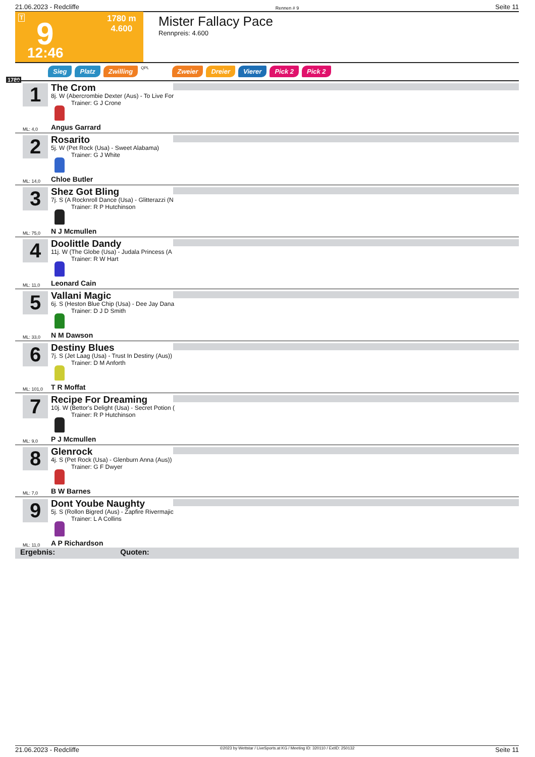21.06.2023 - Redcliffe Rennen # 9 Seite 11
T 9
12:46
1780 m
4.600
Mister Fallacy Pace
Rennpreis: 4.600
Sieg Platz Zwilling QPL Zweier Dreier Vierer Pick 2 Pick 2
1780
1 The Crom
8j. W (Abercrombie Dexter (Aus) - To Live For
Trainer: G J Crone
ML: 4,0 Angus Garrard
2 Rosarito
5j. W (Pet Rock (Usa) - Sweet Alabama)
Trainer: G J White
ML: 14,0 Chloe Butler
3 Shez Got Bling
7j. S (A Rocknroll Dance (Usa) - Glitterazzi (N
Trainer: R P Hutchinson
ML: 75,0 N J Mcmullen
4 Doolittle Dandy
11j. W (The Globe (Usa) - Judala Princess (A
Trainer: R W Hart
ML: 11,0 Leonard Cain
5 Vallani Magic
6j. S (Heston Blue Chip (Usa) - Dee Jay Dana
Trainer: D J D Smith
ML: 33,0 N M Dawson
6 Destiny Blues
7j. S (Jet Laag (Usa) - Trust In Destiny (Aus))
Trainer: D M Anforth
ML: 101,0 T R Moffat
7 Recipe For Dreaming
10j. W (Bettor's Delight (Usa) - Secret Potion (
Trainer: R P Hutchinson
ML: 9,0 P J Mcmullen
8 Glenrock
4j. S (Pet Rock (Usa) - Glenburn Anna (Aus))
Trainer: G F Dwyer
ML: 7,0 B W Barnes
9 Dont Yoube Naughty
5j. S (Rollon Bigred (Aus) - Zapfire Rivermajic
Trainer: L A Collins
ML: 11,0 A P Richardson
Ergebnis: Quoten:
21.06.2023 - Redcliffe ©2023 by Wettstar / LiveSports.at KG / Meeting ID: 320110 / ExtID: 250132 Seite 11